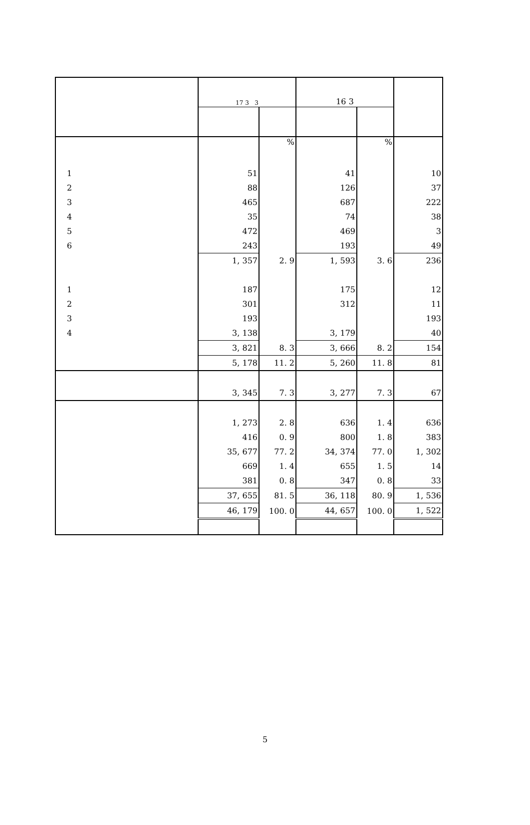| | 17 3 3 | | 16 3 | | |
| --- | --- | --- | --- | --- | --- |
| | | % | | % | |
| 1 | 51 | | 41 | | 10 |
| 2 | 88 | | 126 | | 37 |
| 3 | 465 | | 687 | | 222 |
| 4 | 35 | | 74 | | 38 |
| 5 | 472 | | 469 | | 3 |
| 6 | 243 | | 193 | | 49 |
| | 1, 357 | 2. 9 | 1, 593 | 3. 6 | 236 |
| 1 | 187 | | 175 | | 12 |
| 2 | 301 | | 312 | | 11 |
| 3 | 193 | | | | 193 |
| 4 | 3, 138 | | 3, 179 | | 40 |
| | 3, 821 | 8. 3 | 3, 666 | 8. 2 | 154 |
| | 5, 178 | 11. 2 | 5, 260 | 11. 8 | 81 |
| | 3, 345 | 7. 3 | 3, 277 | 7. 3 | 67 |
| | 1, 273 | 2. 8 | 636 | 1. 4 | 636 |
| | 416 | 0. 9 | 800 | 1. 8 | 383 |
| | 35, 677 | 77. 2 | 34, 374 | 77. 0 | 1, 302 |
| | 669 | 1. 4 | 655 | 1. 5 | 14 |
| | 381 | 0. 8 | 347 | 0. 8 | 33 |
| | 37, 655 | 81. 5 | 36, 118 | 80. 9 | 1, 536 |
| | 46, 179 | 100. 0 | 44, 657 | 100. 0 | 1, 522 |
5